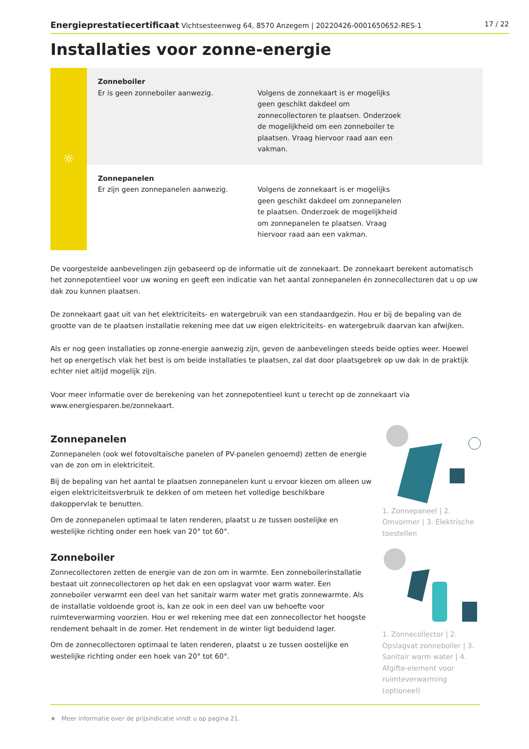Energieprestatiecertificaat Vichtsesteenweg 64, 8570 Anzegem | 20220426-0001650652-RES-1 17 / 22
Installaties voor zonne-energie
☼
Zonneboiler
Er is geen zonneboiler aanwezig.
Volgens de zonnekaart is er mogelijks geen geschikt dakdeel om zonnecollectoren te plaatsen. Onderzoek de mogelijkheid om een zonneboiler te plaatsen. Vraag hiervoor raad aan een vakman.
Zonnepanelen
Er zijn geen zonnepanelen aanwezig.
Volgens de zonnekaart is er mogelijks geen geschikt dakdeel om zonnepanelen te plaatsen. Onderzoek de mogelijkheid om zonnepanelen te plaatsen. Vraag hiervoor raad aan een vakman.
De voorgestelde aanbevelingen zijn gebaseerd op de informatie uit de zonnekaart. De zonnekaart berekent automatisch het zonnepotentieel voor uw woning en geeft een indicatie van het aantal zonnepanelen én zonnecollectoren dat u op uw dak zou kunnen plaatsen.
De zonnekaart gaat uit van het elektriciteits- en watergebruik van een standaardgezin. Hou er bij de bepaling van de grootte van de te plaatsen installatie rekening mee dat uw eigen elektriciteits- en watergebruik daarvan kan afwijken.
Als er nog geen installaties op zonne-energie aanwezig zijn, geven de aanbevelingen steeds beide opties weer. Hoewel het op energetisch vlak het best is om beide installaties te plaatsen, zal dat door plaatsgebrek op uw dak in de praktijk echter niet altijd mogelijk zijn.
Voor meer informatie over de berekening van het zonnepotentieel kunt u terecht op de zonnekaart via www.energiesparen.be/zonnekaart.
Zonnepanelen
Zonnepanelen (ook wel fotovoltaïsche panelen of PV-panelen genoemd) zetten de energie van de zon om in elektriciteit.
Bij de bepaling van het aantal te plaatsen zonnepanelen kunt u ervoor kiezen om alleen uw eigen elektriciteitsverbruik te dekken of om meteen het volledige beschikbare dakoppervlak te benutten.
Om de zonnepanelen optimaal te laten renderen, plaatst u ze tussen oostelijke en westelijke richting onder een hoek van 20° tot 60°.
1. Zonnepaneel | 2. Omvormer | 3. Elektrische toestellen
Zonneboiler
Zonnecollectoren zetten de energie van de zon om in warmte. Een zonneboilerinstallatie bestaat uit zonnecollectoren op het dak en een opslagvat voor warm water. Een zonneboiler verwarmt een deel van het sanitair warm water met gratis zonnewarmte. Als de installatie voldoende groot is, kan ze ook in een deel van uw behoefte voor ruimteverwarming voorzien. Hou er wel rekening mee dat een zonnecollector het hoogste rendement behaalt in de zomer. Het rendement in de winter ligt beduidend lager.
Om de zonnecollectoren optimaal te laten renderen, plaatst u ze tussen oostelijke en westelijke richting onder een hoek van 20° tot 60°.
1. Zonnecollector | 2. Opslagvat zonneboiler | 3. Sanitair warm water | 4. Afgifte-element voor ruimteverwarming (optioneel)
★ Meer informatie over de prijsindicatie vindt u op pagina 21.